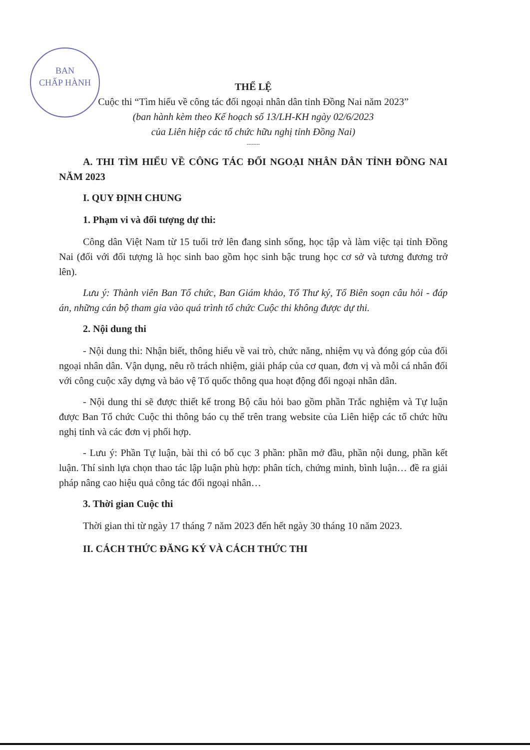BAN
CHẤP HÀNH
THỂ LỆ
Cuộc thi “Tìm hiểu về công tác đối ngoại nhân dân tỉnh Đồng Nai năm 2023”
(ban hành kèm theo Kế hoạch số 13/LH-KH ngày 02/6/2023
của Liên hiệp các tổ chức hữu nghị tỉnh Đồng Nai)
--------
A. THI TÌM HIỂU VỀ CÔNG TÁC ĐỐI NGOẠI NHÂN DÂN TỈNH ĐỒNG NAI NĂM 2023
I. QUY ĐỊNH CHUNG
1. Phạm vi và đối tượng dự thi:
Công dân Việt Nam từ 15 tuổi trở lên đang sinh sống, học tập và làm việc tại tỉnh Đồng Nai (đối với đối tượng là học sinh bao gồm học sinh bậc trung học cơ sở và tương đương trở lên).
Lưu ý: Thành viên Ban Tổ chức, Ban Giám khảo, Tổ Thư ký, Tổ Biên soạn câu hỏi - đáp án, những cán bộ tham gia vào quá trình tổ chức Cuộc thi không được dự thi.
2. Nội dung thi
- Nội dung thi: Nhận biết, thông hiểu về vai trò, chức năng, nhiệm vụ và đóng góp của đối ngoại nhân dân. Vận dụng, nêu rõ trách nhiệm, giải pháp của cơ quan, đơn vị và mỗi cá nhân đối với công cuộc xây dựng và bảo vệ Tổ quốc thông qua hoạt động đối ngoại nhân dân.
- Nội dung thi sẽ được thiết kế trong Bộ câu hỏi bao gồm phần Trắc nghiệm và Tự luận được Ban Tổ chức Cuộc thi thông báo cụ thể trên trang website của Liên hiệp các tổ chức hữu nghị tỉnh và các đơn vị phối hợp.
- Lưu ý: Phần Tự luận, bài thi có bố cục 3 phần: phần mở đầu, phần nội dung, phần kết luận. Thí sinh lựa chọn thao tác lập luận phù hợp: phân tích, chứng minh, bình luận… đề ra giải pháp nâng cao hiệu quả công tác đối ngoại nhân…
3. Thời gian Cuộc thi
Thời gian thi từ ngày 17 tháng 7 năm 2023 đến hết ngày 30 tháng 10 năm 2023.
II. CÁCH THỨC ĐĂNG KÝ VÀ CÁCH THỨC THI